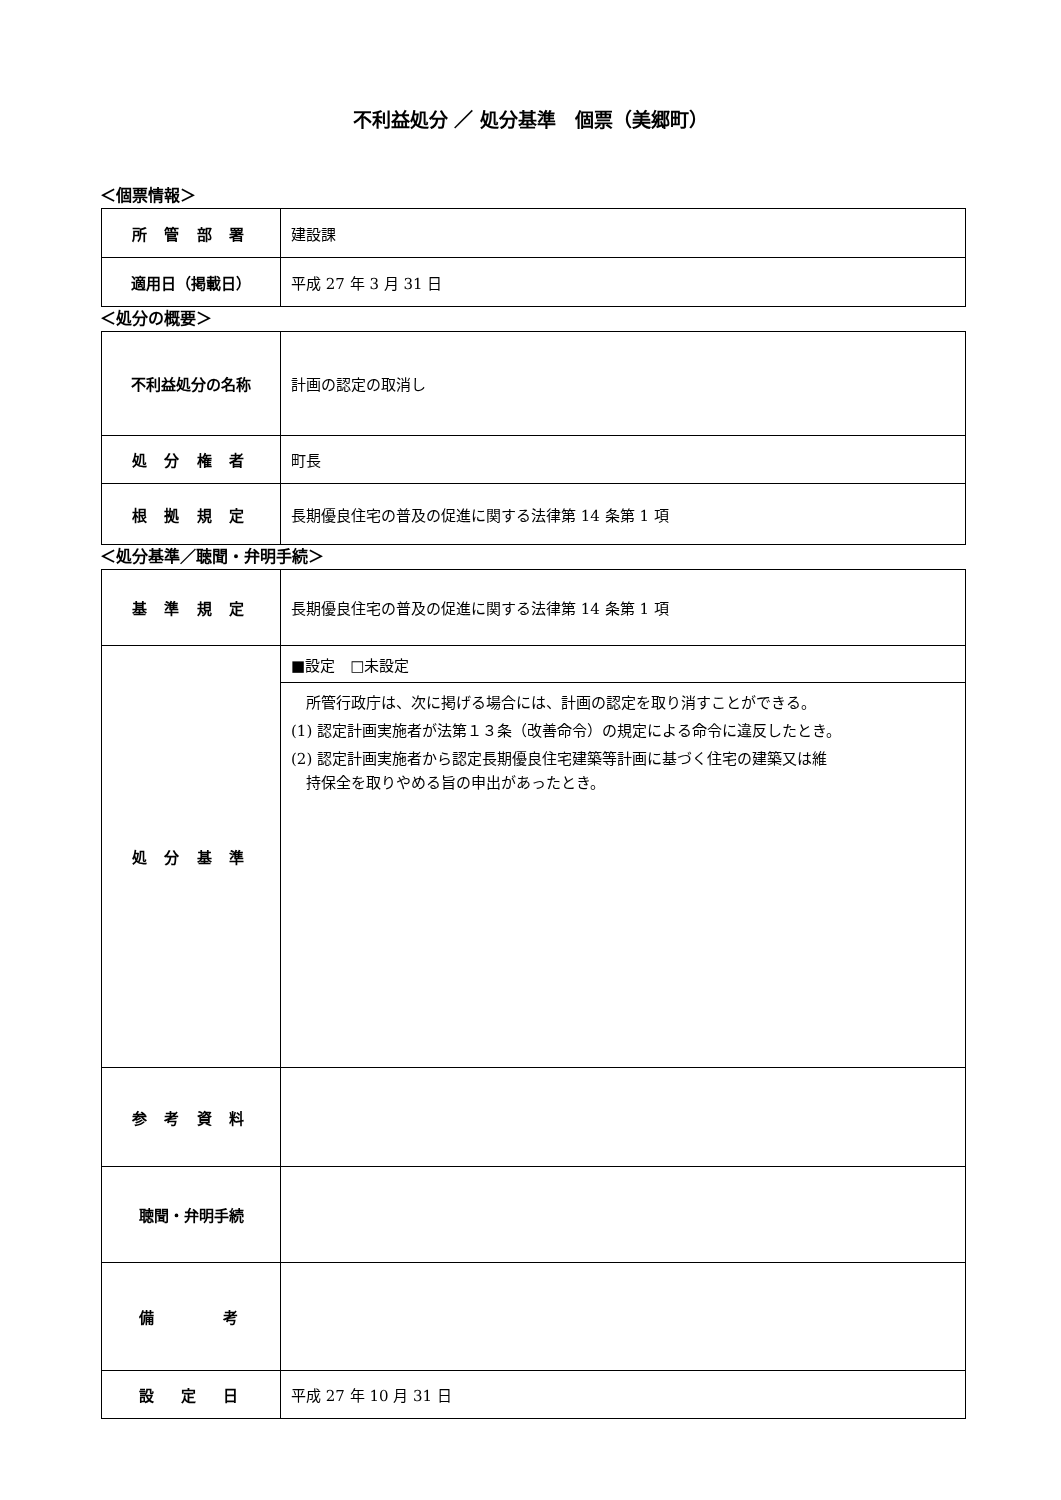不利益処分 ／ 処分基準　個票（美郷町）
＜個票情報＞
| 所 管 部 署 | 建設課 |
| 適用日（掲載日） | 平成 27 年 3 月 31 日 |
＜処分の概要＞
| 不利益処分の名称 | 計画の認定の取消し |
| 処 分 権 者 | 町長 |
| 根 拠 規 定 | 長期優良住宅の普及の促進に関する法律第 14 条第 1 項 |
＜処分基準／聴聞・弁明手続＞
| 基 準 規 定 | 長期優良住宅の普及の促進に関する法律第 14 条第 1 項 |
| 処 分 基 準 | ■設定 □未設定 |
| | 所管行政庁は、次に掲げる場合には、計画の認定を取り消すことができる。 (1) 認定計画実施者が法第１３条（改善命令）の規定による命令に違反したとき。 (2) 認定計画実施者から認定長期優良住宅建築等計画に基づく住宅の建築又は維 持保全を取りやめる旨の申出があったとき。 |
| 参 考 資 料 | |
| 聴聞・弁明手続 | |
| 備 考 | |
| 設 定 日 | 平成 27 年 10 月 31 日 |